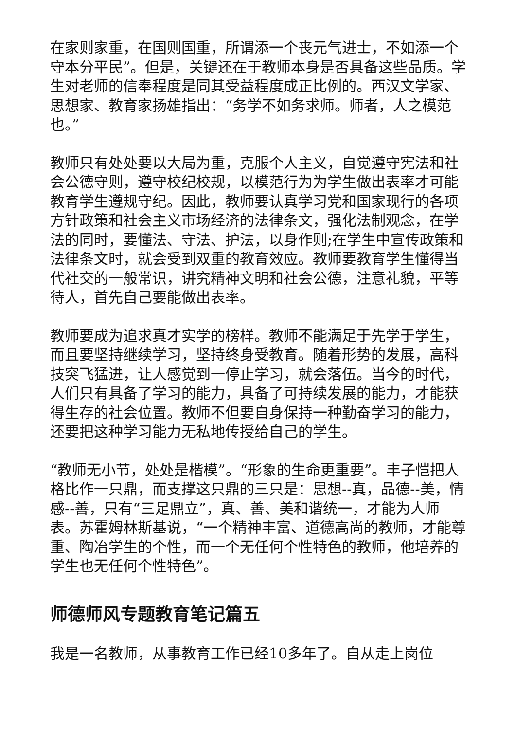在家则家重，在国则国重，所谓添一个丧元气进士，不如添一个守本分平民”。但是，关键还在于教师本身是否具备这些品质。学生对老师的信奉程度是同其受益程度成正比例的。西汉文学家、思想家、教育家扬雄指出：“务学不如务求师。师者，人之模范也。”
教师只有处处要以大局为重，克服个人主义，自觉遵守宪法和社会公德守则，遵守校纪校规，以模范行为为学生做出表率才可能教育学生遵规守纪。因此，教师要认真学习党和国家现行的各项方针政策和社会主义市场经济的法律条文，强化法制观念，在学法的同时，要懂法、守法、护法，以身作则;在学生中宣传政策和法律条文时，就会受到双重的教育效应。教师要教育学生懂得当代社交的一般常识，讲究精神文明和社会公德，注意礼貌，平等待人，首先自己要能做出表率。
教师要成为追求真才实学的榜样。教师不能满足于先学于学生，而且要坚持继续学习，坚持终身受教育。随着形势的发展，高科技突飞猛进，让人感觉到一停止学习，就会落伍。当今的时代，人们只有具备了学习的能力，具备了可持续发展的能力，才能获得生存的社会位置。教师不但要自身保持一种勤奋学习的能力，还要把这种学习能力无私地传授给自己的学生。
“教师无小节，处处是楷模”。“形象的生命更重要”。丰子恺把人格比作一只鼎，而支撑这只鼎的三只是：思想--真，品德--美，情感--善，只有“三足鼎立”，真、善、美和谐统一，才能为人师表。苏霍姆林斯基说，“一个精神丰富、道德高尚的教师，才能尊重、陶冶学生的个性，而一个无任何个性特色的教师，他培养的学生也无任何个性特色”。
师德师风专题教育笔记篇五
我是一名教师，从事教育工作已经10多年了。自从走上岗位